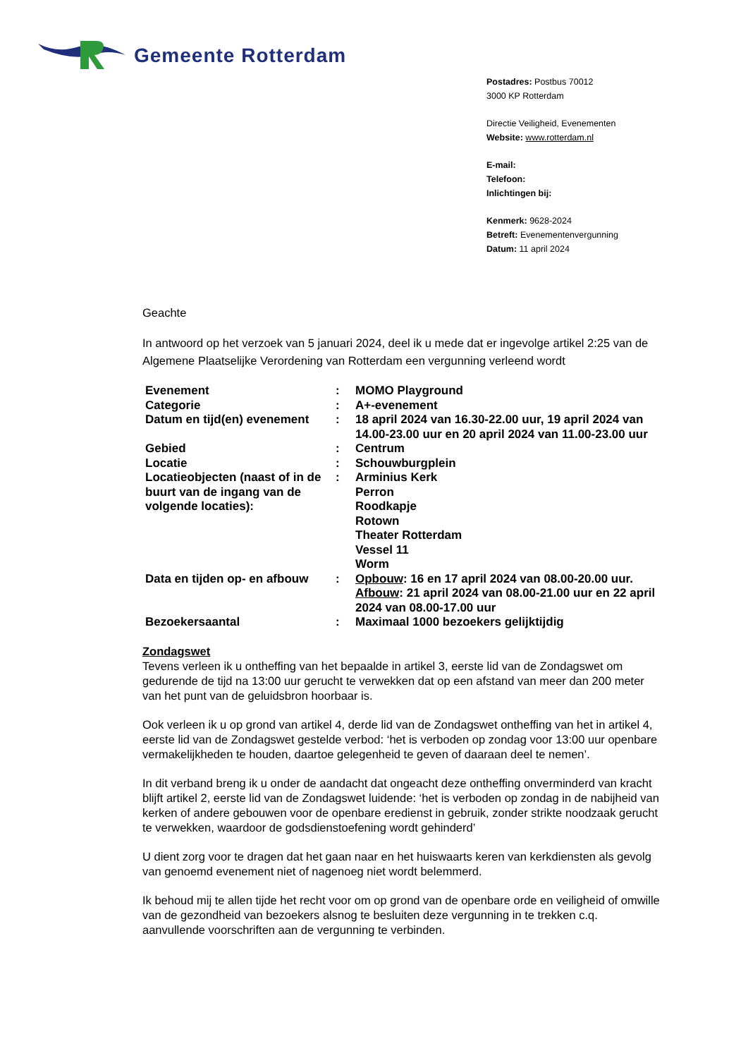Gemeente Rotterdam
Postadres: Postbus 70012
3000 KP Rotterdam
Directie Veiligheid, Evenementen
Website: www.rotterdam.nl
E-mail:
Telefoon:
Inlichtingen bij:
Kenmerk: 9628-2024
Betreft: Evenementenvergunning
Datum: 11 april 2024
Geachte
In antwoord op het verzoek van 5 januari 2024, deel ik u mede dat er ingevolge artikel 2:25 van de Algemene Plaatselijke Verordening van Rotterdam een vergunning verleend wordt
| Evenement | : | MOMO Playground |
| Categorie | : | A+-evenement |
| Datum en tijd(en) evenement | : | 18 april 2024 van 16.30-22.00 uur, 19 april 2024 van 14.00-23.00 uur en 20 april 2024 van 11.00-23.00 uur |
| Gebied | : | Centrum |
| Locatie | : | Schouwburgplein |
| Locatieobjecten (naast of in de buurt van de ingang van de volgende locaties): | : | Arminius Kerk Perron Roodkapje Rotown Theater Rotterdam Vessel 11 Worm |
| Data en tijden op- en afbouw | : | Opbouw : 16 en 17 april 2024 van 08.00-20.00 uur. Afbouw : 21 april 2024 van 08.00-21.00 uur en 22 april 2024 van 08.00-17.00 uur |
| Bezoekersaantal | : | Maximaal 1000 bezoekers gelijktijdig |
Zondagswet
Tevens verleen ik u ontheffing van het bepaalde in artikel 3, eerste lid van de Zondagswet om gedurende de tijd na 13:00 uur gerucht te verwekken dat op een afstand van meer dan 200 meter van het punt van de geluidsbron hoorbaar is.
Ook verleen ik u op grond van artikel 4, derde lid van de Zondagswet ontheffing van het in artikel 4, eerste lid van de Zondagswet gestelde verbod: ‘het is verboden op zondag voor 13:00 uur openbare vermakelijkheden te houden, daartoe gelegenheid te geven of daaraan deel te nemen’.
In dit verband breng ik u onder de aandacht dat ongeacht deze ontheffing onverminderd van kracht blijft artikel 2, eerste lid van de Zondagswet luidende: ‘het is verboden op zondag in de nabijheid van kerken of andere gebouwen voor de openbare eredienst in gebruik, zonder strikte noodzaak gerucht te verwekken, waardoor de godsdienstoefening wordt gehinderd’
U dient zorg voor te dragen dat het gaan naar en het huiswaarts keren van kerkdiensten als gevolg van genoemd evenement niet of nagenoeg niet wordt belemmerd.
Ik behoud mij te allen tijde het recht voor om op grond van de openbare orde en veiligheid of omwille van de gezondheid van bezoekers alsnog te besluiten deze vergunning in te trekken c.q. aanvullende voorschriften aan de vergunning te verbinden.